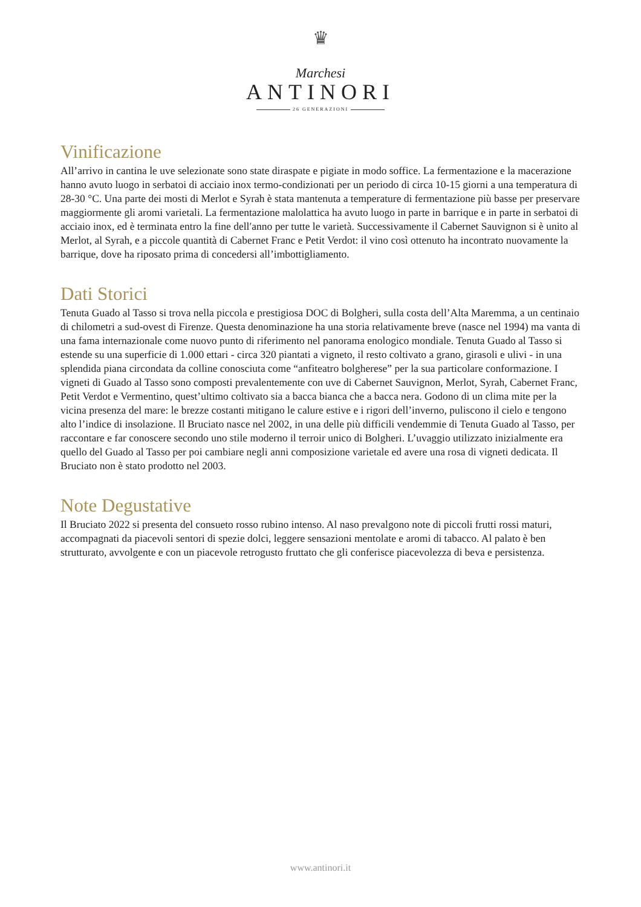♛
Marchesi
ANTINORI
26 GENERAZIONI
Vinificazione
All’arrivo in cantina le uve selezionate sono state diraspate e pigiate in modo soffice. La fermentazione e la macerazione hanno avuto luogo in serbatoi di acciaio inox termo-condizionati per un periodo di circa 10-15 giorni a una temperatura di 28-30 °C. Una parte dei mosti di Merlot e Syrah è stata mantenuta a temperature di fermentazione più basse per preservare maggiormente gli aromi varietali. La fermentazione malolattica ha avuto luogo in parte in barrique e in parte in serbatoi di acciaio inox, ed è terminata entro la fine dell′anno per tutte le varietà. Successivamente il Cabernet Sauvignon si è unito al Merlot, al Syrah, e a piccole quantità di Cabernet Franc e Petit Verdot: il vino così ottenuto ha incontrato nuovamente la barrique, dove ha riposato prima di concedersi all’imbottigliamento.
Dati Storici
Tenuta Guado al Tasso si trova nella piccola e prestigiosa DOC di Bolgheri, sulla costa dell’Alta Maremma, a un centinaio di chilometri a sud-ovest di Firenze. Questa denominazione ha una storia relativamente breve (nasce nel 1994) ma vanta di una fama internazionale come nuovo punto di riferimento nel panorama enologico mondiale. Tenuta Guado al Tasso si estende su una superficie di 1.000 ettari - circa 320 piantati a vigneto, il resto coltivato a grano, girasoli e ulivi - in una splendida piana circondata da colline conosciuta come “anfiteatro bolgherese” per la sua particolare conformazione. I vigneti di Guado al Tasso sono composti prevalentemente con uve di Cabernet Sauvignon, Merlot, Syrah, Cabernet Franc, Petit Verdot e Vermentino, quest’ultimo coltivato sia a bacca bianca che a bacca nera. Godono di un clima mite per la vicina presenza del mare: le brezze costanti mitigano le calure estive e i rigori dell’inverno, puliscono il cielo e tengono alto l’indice di insolazione. Il Bruciato nasce nel 2002, in una delle più difficili vendemmie di Tenuta Guado al Tasso, per raccontare e far conoscere secondo uno stile moderno il terroir unico di Bolgheri. L’uvaggio utilizzato inizialmente era quello del Guado al Tasso per poi cambiare negli anni composizione varietale ed avere una rosa di vigneti dedicata. Il Bruciato non è stato prodotto nel 2003.
Note Degustative
Il Bruciato 2022 si presenta del consueto rosso rubino intenso. Al naso prevalgono note di piccoli frutti rossi maturi, accompagnati da piacevoli sentori di spezie dolci, leggere sensazioni mentolate e aromi di tabacco. Al palato è ben strutturato, avvolgente e con un piacevole retrogusto fruttato che gli conferisce piacevolezza di beva e persistenza.
www.antinori.it